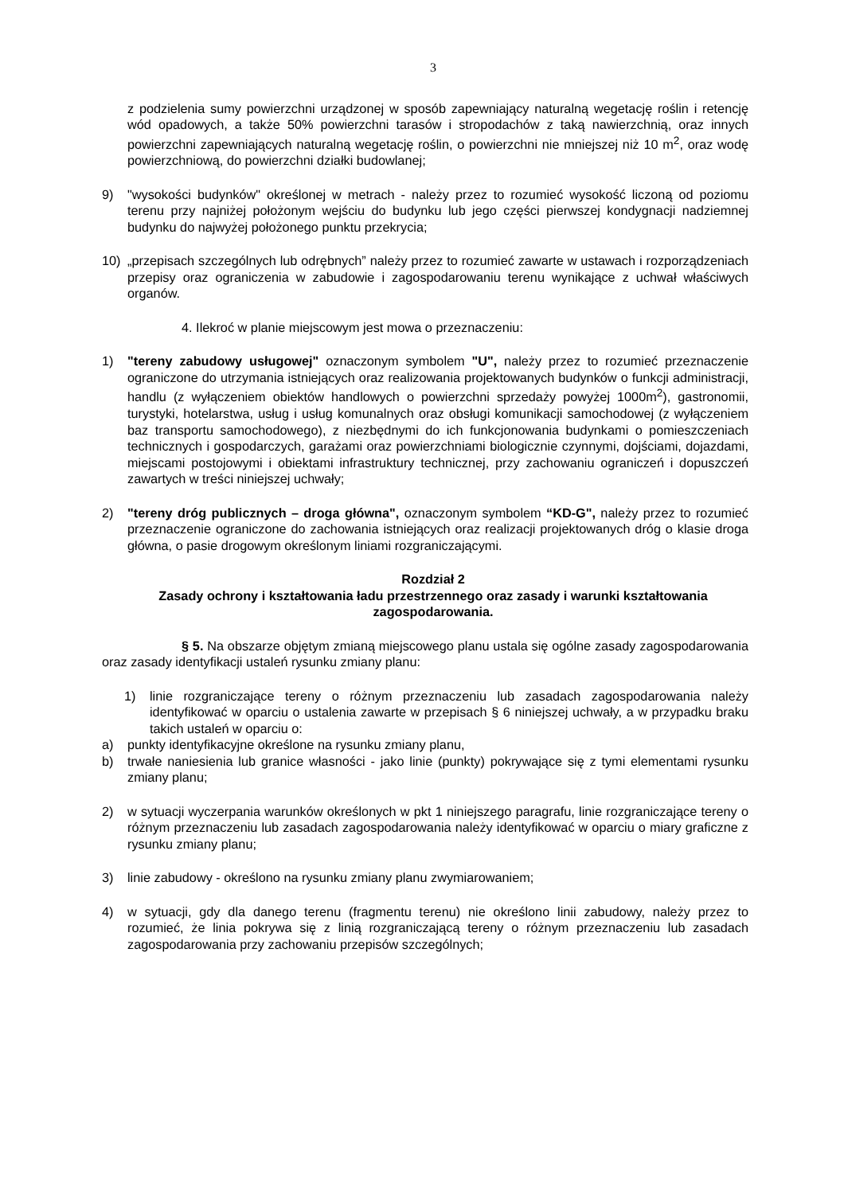3
z podzielenia sumy powierzchni urządzonej w sposób zapewniający naturalną wegetację roślin i retencję wód opadowych, a także 50% powierzchni tarasów i stropodachów z taką nawierzchnią, oraz innych powierzchni zapewniających naturalną wegetację roślin, o powierzchni nie mniejszej niż 10 m<sup>2</sup>, oraz wodę powierzchniową, do powierzchni działki budowlanej;
9) "wysokości budynków" określonej w metrach - należy przez to rozumieć wysokość liczoną od poziomu terenu przy najniżej położonym wejściu do budynku lub jego części pierwszej kondygnacji nadziemnej budynku do najwyżej położonego punktu przekrycia;
10) „przepisach szczególnych lub odrębnych” należy przez to rozumieć zawarte w ustawach i rozporządzeniach przepisy oraz ograniczenia w zabudowie i zagospodarowaniu terenu wynikające z uchwał właściwych organów.
4. Ilekroć w planie miejscowym jest mowa o przeznaczeniu:
1) "tereny zabudowy usługowej" oznaczonym symbolem "U", należy przez to rozumieć przeznaczenie ograniczone do utrzymania istniejących oraz realizowania projektowanych budynków o funkcji administracji, handlu (z wyłączeniem obiektów handlowych o powierzchni sprzedaży powyżej 1000m<sup>2</sup>), gastronomii, turystyki, hotelarstwa, usług i usług komunalnych oraz obsługi komunikacji samochodowej (z wyłączeniem baz transportu samochodowego), z niezbędnymi do ich funkcjonowania budynkami o pomieszczeniach technicznych i gospodarczych, garażami oraz powierzchniami biologicznie czynnymi, dojściami, dojazdami, miejscami postojowymi i obiektami infrastruktury technicznej, przy zachowaniu ograniczeń i dopuszczeń zawartych w treści niniejszej uchwały;
2) "tereny dróg publicznych – droga główna", oznaczonym symbolem “KD-G", należy przez to rozumieć przeznaczenie ograniczone do zachowania istniejących oraz realizacji projektowanych dróg o klasie droga główna, o pasie drogowym określonym liniami rozgraniczającymi.
Rozdział 2
Zasady ochrony i kształtowania ładu przestrzennego oraz zasady i warunki kształtowania zagospodarowania.
§ 5. Na obszarze objętym zmianą miejscowego planu ustala się ogólne zasady zagospodarowania oraz zasady identyfikacji ustaleń rysunku zmiany planu:
1) linie rozgraniczające tereny o różnym przeznaczeniu lub zasadach zagospodarowania należy identyfikować w oparciu o ustalenia zawarte w przepisach § 6 niniejszej uchwały, a w przypadku braku takich ustaleń w oparciu o:
a) punkty identyfikacyjne określone na rysunku zmiany planu,
b) trwałe naniesienia lub granice własności - jako linie (punkty) pokrywające się z tymi elementami rysunku zmiany planu;
2) w sytuacji wyczerpania warunków określonych w pkt 1 niniejszego paragrafu, linie rozgraniczające tereny o różnym przeznaczeniu lub zasadach zagospodarowania należy identyfikować w oparciu o miary graficzne z rysunku zmiany planu;
3) linie zabudowy - określono na rysunku zmiany planu zwymiarowaniem;
4) w sytuacji, gdy dla danego terenu (fragmentu terenu) nie określono linii zabudowy, należy przez to rozumieć, że linia pokrywa się z linią rozgraniczającą tereny o różnym przeznaczeniu lub zasadach zagospodarowania przy zachowaniu przepisów szczególnych;